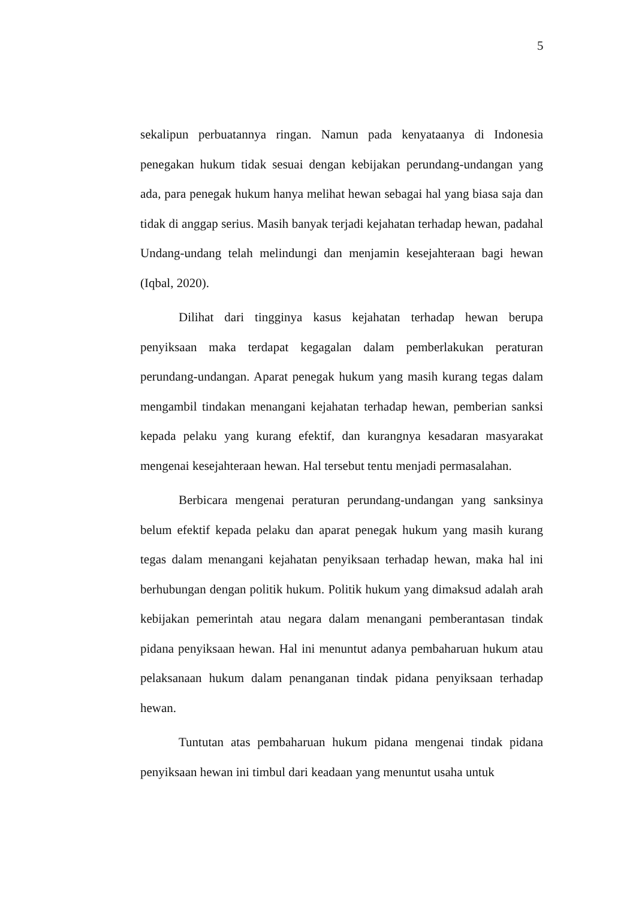5
sekalipun perbuatannya ringan. Namun pada kenyataanya di Indonesia penegakan hukum tidak sesuai dengan kebijakan perundang-undangan yang ada, para penegak hukum hanya melihat hewan sebagai hal yang biasa saja dan tidak di anggap serius. Masih banyak terjadi kejahatan terhadap hewan, padahal Undang-undang telah melindungi dan menjamin kesejahteraan bagi hewan (Iqbal, 2020).
Dilihat dari tingginya kasus kejahatan terhadap hewan berupa penyiksaan maka terdapat kegagalan dalam pemberlakukan peraturan perundang-undangan. Aparat penegak hukum yang masih kurang tegas dalam mengambil tindakan menangani kejahatan terhadap hewan, pemberian sanksi kepada pelaku yang kurang efektif, dan kurangnya kesadaran masyarakat mengenai kesejahteraan hewan. Hal tersebut tentu menjadi permasalahan.
Berbicara mengenai peraturan perundang-undangan yang sanksinya belum efektif kepada pelaku dan aparat penegak hukum yang masih kurang tegas dalam menangani kejahatan penyiksaan terhadap hewan, maka hal ini berhubungan dengan politik hukum. Politik hukum yang dimaksud adalah arah kebijakan pemerintah atau negara dalam menangani pemberantasan tindak pidana penyiksaan hewan. Hal ini menuntut adanya pembaharuan hukum atau pelaksanaan hukum dalam penanganan tindak pidana penyiksaan terhadap hewan.
Tuntutan atas pembaharuan hukum pidana mengenai tindak pidana penyiksaan hewan ini timbul dari keadaan yang menuntut usaha untuk